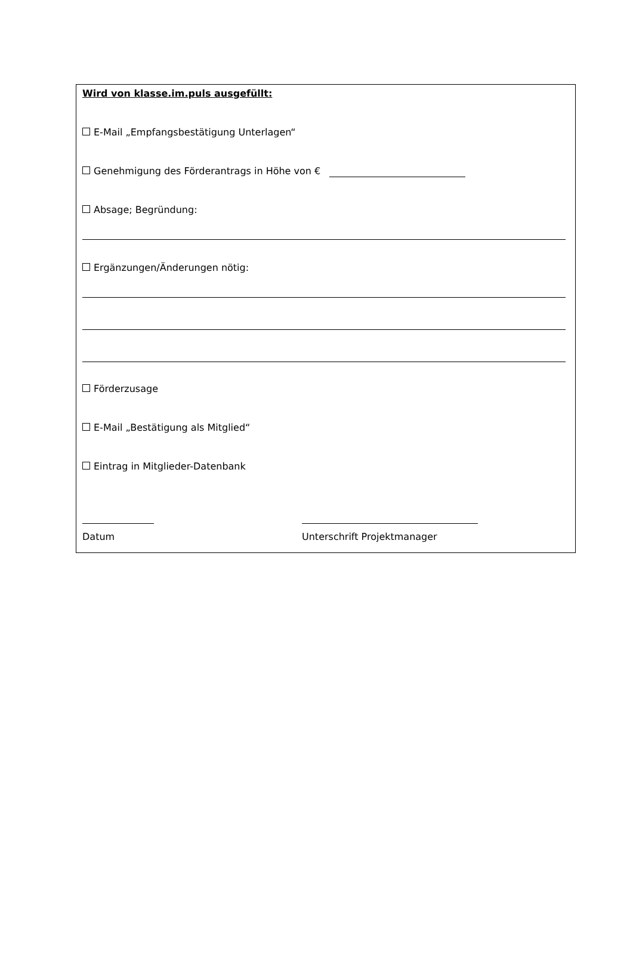Wird von klasse.im.puls ausgefüllt:
E-Mail „Empfangsbestätigung Unterlagen“
Genehmigung des Förderantrags in Höhe von €
Absage; Begründung:
Ergänzungen/Änderungen nötig:
Förderzusage
E-Mail „Bestätigung als Mitglied“
Eintrag in Mitglieder-Datenbank
Datum Unterschrift Projektmanager